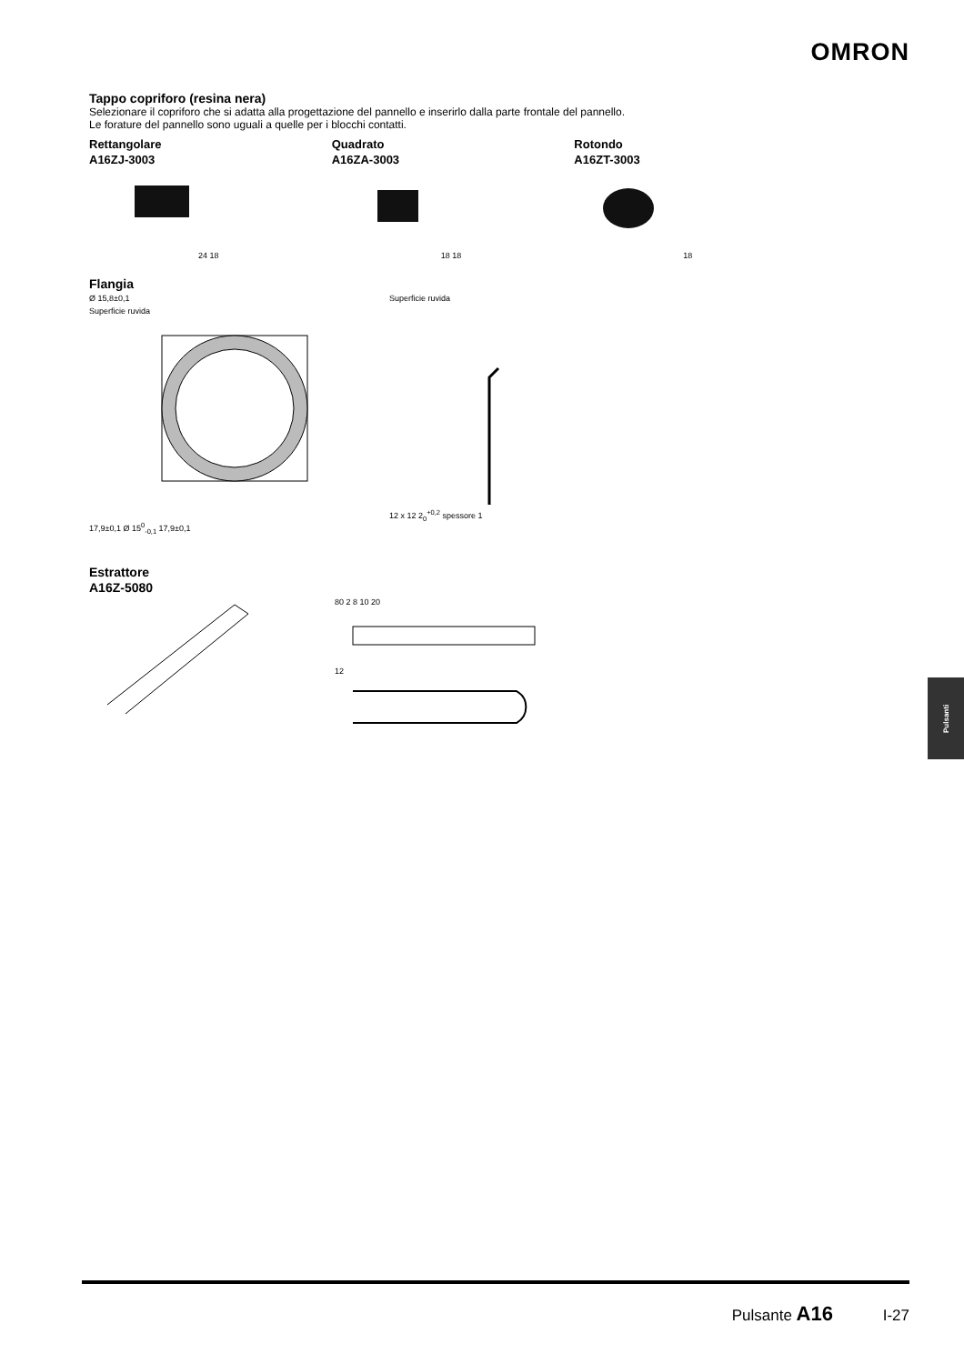OMRON
Tappo copriforo (resina nera)
Selezionare il copriforo che si adatta alla progettazione del pannello e inserirlo dalla parte frontale del pannello.
Le forature del pannello sono uguali a quelle per i blocchi contatti.
Rettangolare
A16ZJ-3003
24 18
Quadrato
A16ZA-3003
18 18
Rotondo
A16ZT-3003
18
Flangia
Ø 15,8±0,1
Superficie ruvida
17,9±0,1 Ø 15<sup>0</sup><sub>-0,1</sub> 17,9±0,1
Superficie ruvida
12 x 12 2<sub>0</sub><sup>+0,2</sup> spessore 1
Estrattore
A16Z-5080
80 2 8 10 20
12
Pulsanti
Pulsante A16 I-27